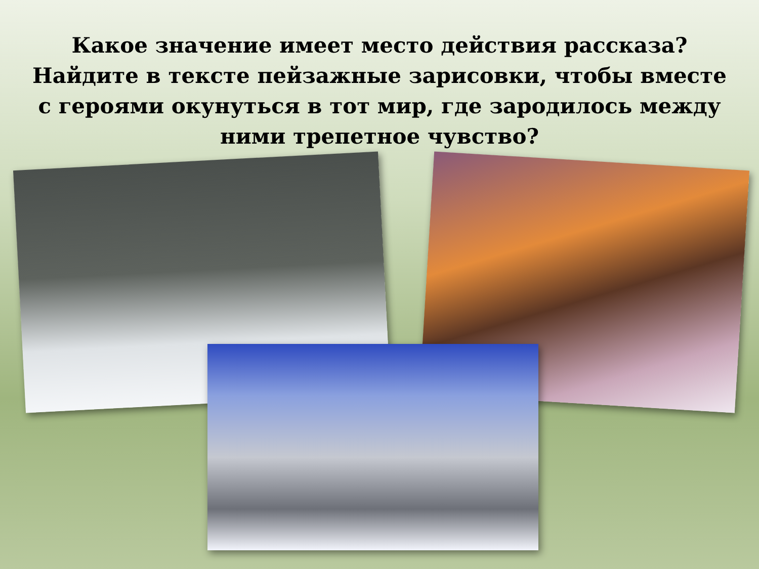Какое значение имеет место действия рассказа? Найдите в тексте пейзажные зарисовки, чтобы вместе с героями окунуться в тот мир, где зародилось между ними трепетное чувство?